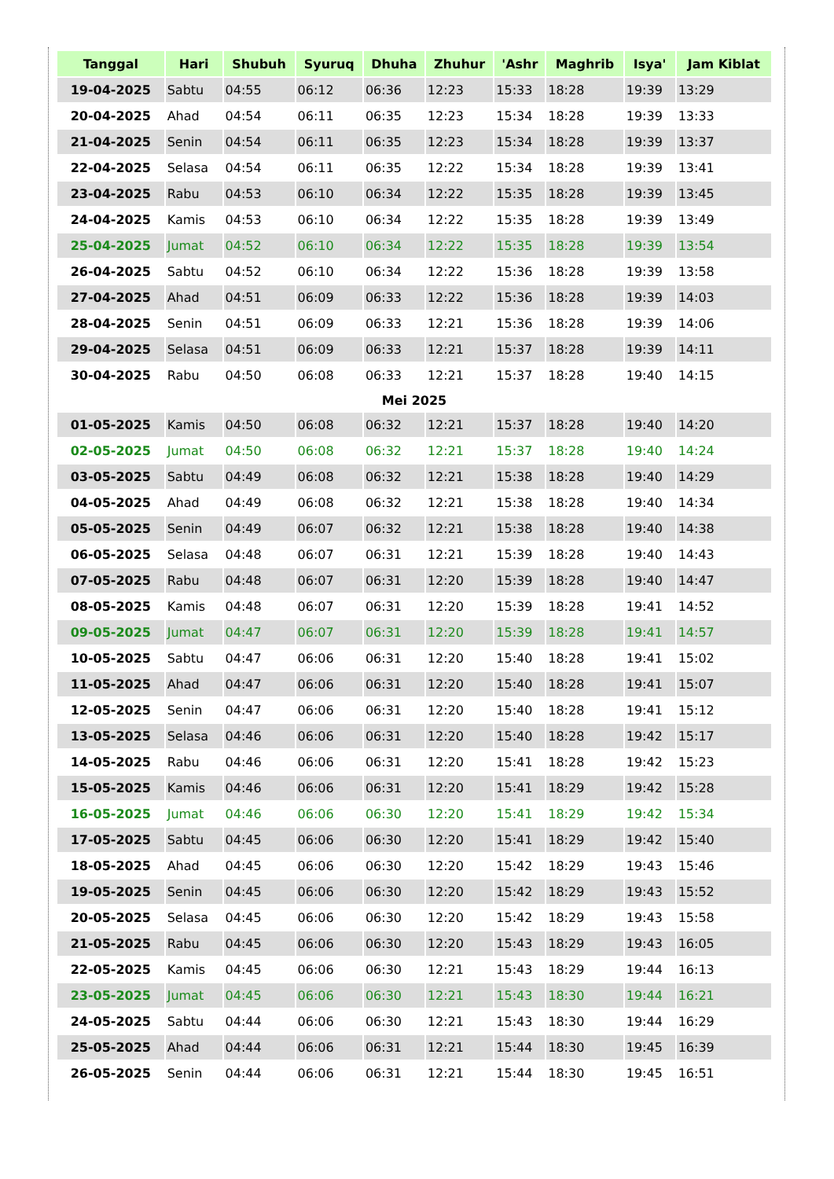| Tanggal | Hari | Shubuh | Syuruq | Dhuha | Zhuhur | 'Ashr | Maghrib | Isya' | Jam Kiblat |
| --- | --- | --- | --- | --- | --- | --- | --- | --- | --- |
| 19-04-2025 | Sabtu | 04:55 | 06:12 | 06:36 | 12:23 | 15:33 | 18:28 | 19:39 | 13:29 |
| 20-04-2025 | Ahad | 04:54 | 06:11 | 06:35 | 12:23 | 15:34 | 18:28 | 19:39 | 13:33 |
| 21-04-2025 | Senin | 04:54 | 06:11 | 06:35 | 12:23 | 15:34 | 18:28 | 19:39 | 13:37 |
| 22-04-2025 | Selasa | 04:54 | 06:11 | 06:35 | 12:22 | 15:34 | 18:28 | 19:39 | 13:41 |
| 23-04-2025 | Rabu | 04:53 | 06:10 | 06:34 | 12:22 | 15:35 | 18:28 | 19:39 | 13:45 |
| 24-04-2025 | Kamis | 04:53 | 06:10 | 06:34 | 12:22 | 15:35 | 18:28 | 19:39 | 13:49 |
| 25-04-2025 | Jumat | 04:52 | 06:10 | 06:34 | 12:22 | 15:35 | 18:28 | 19:39 | 13:54 |
| 26-04-2025 | Sabtu | 04:52 | 06:10 | 06:34 | 12:22 | 15:36 | 18:28 | 19:39 | 13:58 |
| 27-04-2025 | Ahad | 04:51 | 06:09 | 06:33 | 12:22 | 15:36 | 18:28 | 19:39 | 14:03 |
| 28-04-2025 | Senin | 04:51 | 06:09 | 06:33 | 12:21 | 15:36 | 18:28 | 19:39 | 14:06 |
| 29-04-2025 | Selasa | 04:51 | 06:09 | 06:33 | 12:21 | 15:37 | 18:28 | 19:39 | 14:11 |
| 30-04-2025 | Rabu | 04:50 | 06:08 | 06:33 | 12:21 | 15:37 | 18:28 | 19:40 | 14:15 |
| Mei 2025 | | | | | | | | | |
| 01-05-2025 | Kamis | 04:50 | 06:08 | 06:32 | 12:21 | 15:37 | 18:28 | 19:40 | 14:20 |
| 02-05-2025 | Jumat | 04:50 | 06:08 | 06:32 | 12:21 | 15:37 | 18:28 | 19:40 | 14:24 |
| 03-05-2025 | Sabtu | 04:49 | 06:08 | 06:32 | 12:21 | 15:38 | 18:28 | 19:40 | 14:29 |
| 04-05-2025 | Ahad | 04:49 | 06:08 | 06:32 | 12:21 | 15:38 | 18:28 | 19:40 | 14:34 |
| 05-05-2025 | Senin | 04:49 | 06:07 | 06:32 | 12:21 | 15:38 | 18:28 | 19:40 | 14:38 |
| 06-05-2025 | Selasa | 04:48 | 06:07 | 06:31 | 12:21 | 15:39 | 18:28 | 19:40 | 14:43 |
| 07-05-2025 | Rabu | 04:48 | 06:07 | 06:31 | 12:20 | 15:39 | 18:28 | 19:40 | 14:47 |
| 08-05-2025 | Kamis | 04:48 | 06:07 | 06:31 | 12:20 | 15:39 | 18:28 | 19:41 | 14:52 |
| 09-05-2025 | Jumat | 04:47 | 06:07 | 06:31 | 12:20 | 15:39 | 18:28 | 19:41 | 14:57 |
| 10-05-2025 | Sabtu | 04:47 | 06:06 | 06:31 | 12:20 | 15:40 | 18:28 | 19:41 | 15:02 |
| 11-05-2025 | Ahad | 04:47 | 06:06 | 06:31 | 12:20 | 15:40 | 18:28 | 19:41 | 15:07 |
| 12-05-2025 | Senin | 04:47 | 06:06 | 06:31 | 12:20 | 15:40 | 18:28 | 19:41 | 15:12 |
| 13-05-2025 | Selasa | 04:46 | 06:06 | 06:31 | 12:20 | 15:40 | 18:28 | 19:42 | 15:17 |
| 14-05-2025 | Rabu | 04:46 | 06:06 | 06:31 | 12:20 | 15:41 | 18:28 | 19:42 | 15:23 |
| 15-05-2025 | Kamis | 04:46 | 06:06 | 06:31 | 12:20 | 15:41 | 18:29 | 19:42 | 15:28 |
| 16-05-2025 | Jumat | 04:46 | 06:06 | 06:30 | 12:20 | 15:41 | 18:29 | 19:42 | 15:34 |
| 17-05-2025 | Sabtu | 04:45 | 06:06 | 06:30 | 12:20 | 15:41 | 18:29 | 19:42 | 15:40 |
| 18-05-2025 | Ahad | 04:45 | 06:06 | 06:30 | 12:20 | 15:42 | 18:29 | 19:43 | 15:46 |
| 19-05-2025 | Senin | 04:45 | 06:06 | 06:30 | 12:20 | 15:42 | 18:29 | 19:43 | 15:52 |
| 20-05-2025 | Selasa | 04:45 | 06:06 | 06:30 | 12:20 | 15:42 | 18:29 | 19:43 | 15:58 |
| 21-05-2025 | Rabu | 04:45 | 06:06 | 06:30 | 12:20 | 15:43 | 18:29 | 19:43 | 16:05 |
| 22-05-2025 | Kamis | 04:45 | 06:06 | 06:30 | 12:21 | 15:43 | 18:29 | 19:44 | 16:13 |
| 23-05-2025 | Jumat | 04:45 | 06:06 | 06:30 | 12:21 | 15:43 | 18:30 | 19:44 | 16:21 |
| 24-05-2025 | Sabtu | 04:44 | 06:06 | 06:30 | 12:21 | 15:43 | 18:30 | 19:44 | 16:29 |
| 25-05-2025 | Ahad | 04:44 | 06:06 | 06:31 | 12:21 | 15:44 | 18:30 | 19:45 | 16:39 |
| 26-05-2025 | Senin | 04:44 | 06:06 | 06:31 | 12:21 | 15:44 | 18:30 | 19:45 | 16:51 |